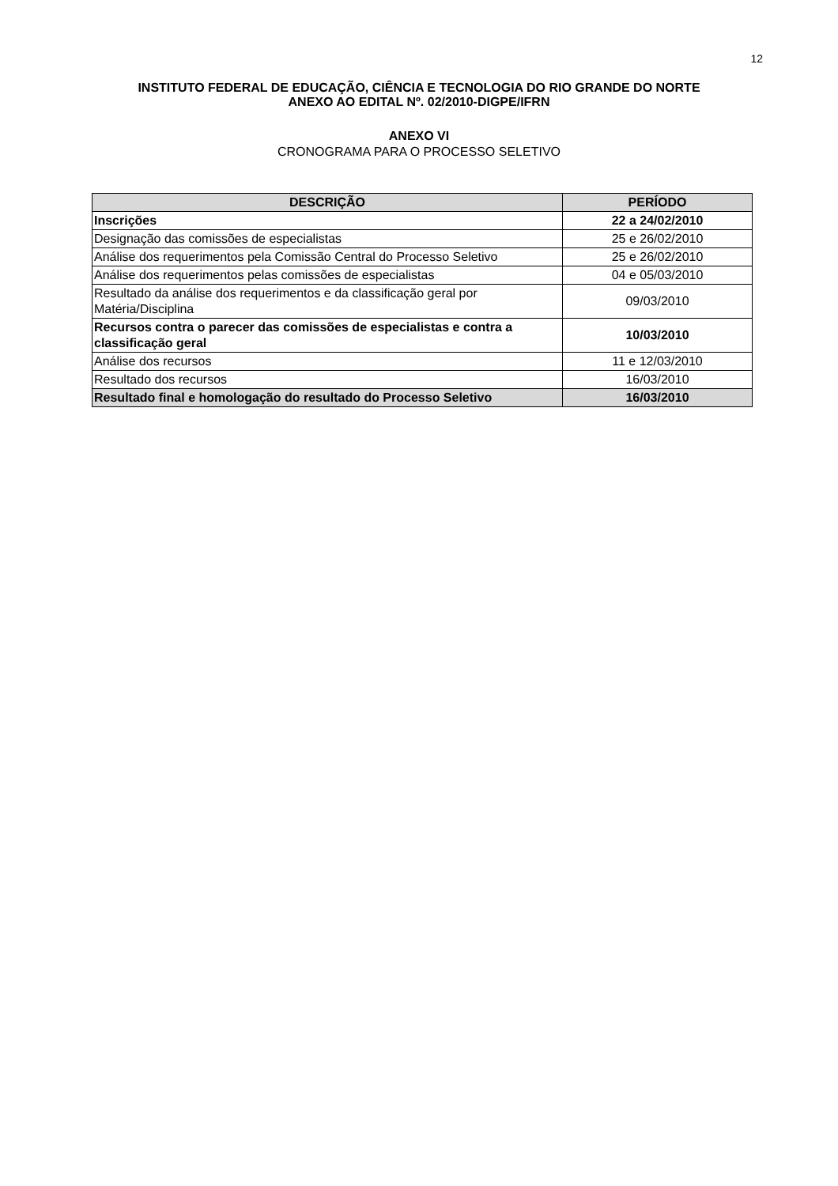12
INSTITUTO FEDERAL DE EDUCAÇÃO, CIÊNCIA E TECNOLOGIA DO RIO GRANDE DO NORTE
ANEXO AO EDITAL Nº. 02/2010-DIGPE/IFRN
ANEXO VI
CRONOGRAMA PARA O PROCESSO SELETIVO
| DESCRIÇÃO | PERÍODO |
| --- | --- |
| Inscrições | 22 a 24/02/2010 |
| Designação das comissões de especialistas | 25 e 26/02/2010 |
| Análise dos requerimentos pela Comissão Central do Processo Seletivo | 25 e 26/02/2010 |
| Análise dos requerimentos pelas comissões de especialistas | 04 e 05/03/2010 |
| Resultado da análise dos requerimentos e da classificação geral por Matéria/Disciplina | 09/03/2010 |
| Recursos contra o parecer das comissões de especialistas e contra a classificação geral | 10/03/2010 |
| Análise dos recursos | 11 e 12/03/2010 |
| Resultado dos recursos | 16/03/2010 |
| Resultado final e homologação do resultado do Processo Seletivo | 16/03/2010 |